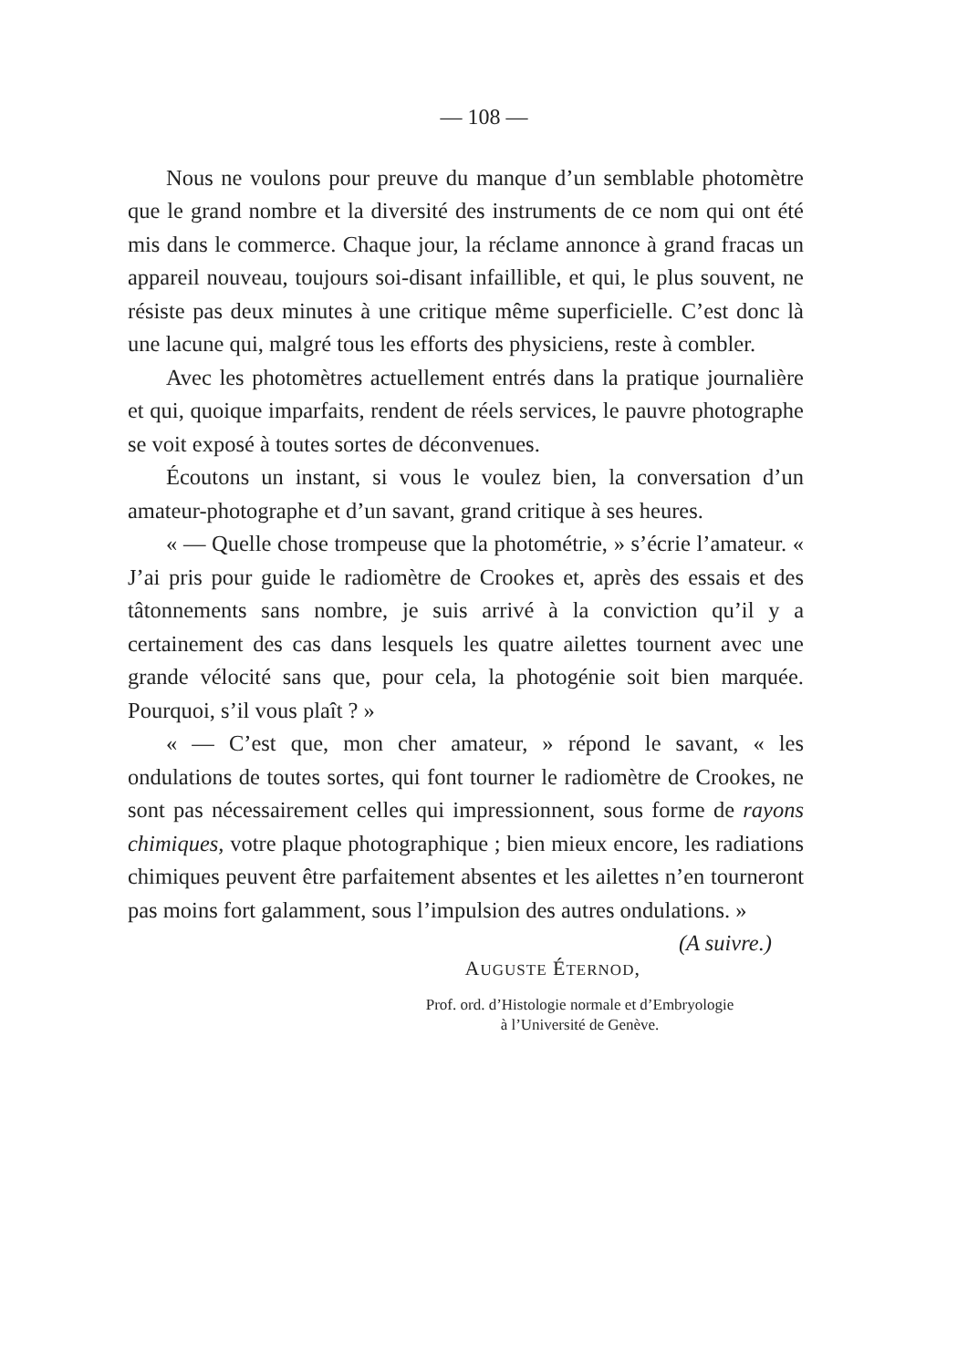— 108 —
Nous ne voulons pour preuve du manque d’un semblable photomètre que le grand nombre et la diversité des instruments de ce nom qui ont été mis dans le commerce. Chaque jour, la réclame annonce à grand fracas un appareil nouveau, toujours soi-disant infaillible, et qui, le plus souvent, ne résiste pas deux minutes à une critique même superficielle. C’est donc là une lacune qui, malgré tous les efforts des physiciens, reste à combler.
Avec les photomètres actuellement entrés dans la pratique journalière et qui, quoique imparfaits, rendent de réels services, le pauvre photographe se voit exposé à toutes sortes de déconvenues.
Écoutons un instant, si vous le voulez bien, la conversation d’un amateur-photographe et d’un savant, grand critique à ses heures.
« — Quelle chose trompeuse que la photométrie, » s’écrie l’amateur. « J’ai pris pour guide le radiomètre de Crookes et, après des essais et des tâtonnements sans nombre, je suis arrivé à la conviction qu’il y a certainement des cas dans lesquels les quatre ailettes tournent avec une grande vélocité sans que, pour cela, la photogénie soit bien marquée. Pourquoi, s’il vous plaît ? »
« — C’est que, mon cher amateur, » répond le savant, « les ondulations de toutes sortes, qui font tourner le radiomètre de Crookes, ne sont pas nécessairement celles qui impressionnent, sous forme de rayons chimiques, votre plaque photographique ; bien mieux encore, les radiations chimiques peuvent être parfaitement absentes et les ailettes n’en tourneront pas moins fort galamment, sous l’impulsion des autres ondulations. » (A suivre.)
AUGUSTE ÉTERNOD,
Prof. ord. d’Histologie normale et d’Embryologie
à l’Université de Genève.